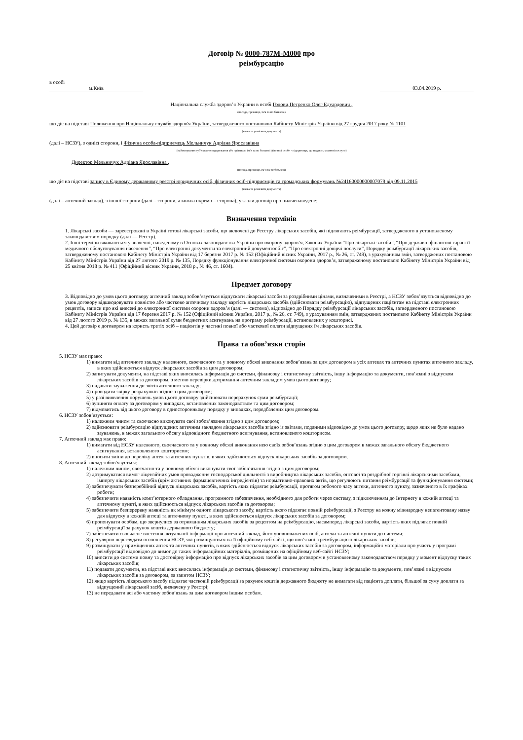Договір № 0000-787M-M000 про
реімбурсацію
в особі
м.Київ 03.04.2019 р.
Національна служба здоров’я України в особі Голови,Петренко Олег Едуардович ,
(посада, прізвище, ім'я та по батькові)
що діє на підставі Положення про Національну службу здоров'я України, затвердженого постановою Кабінету Міністрів України від 27 грудня 2017 року № 1101
(назва та реквізити документа)
(далі – НСЗУ), з однієї сторони, і Фізична особа-підприємець Мельничук Адріана Ярославівна
(найменування суб’єкта господарювання або прізвище, ім’я та по батькові фізичної особи - підприємця, що надають медичні послуги)
Директор Мельничук Адріана Ярославівна ,
(посада, прізвище, ім’я та по батькові)
що діє на підставі запису в Єдиному державному реєстрі юридичних осіб, фізичних осіб-підприємців та громадських формувань №24160000000007079 від 09.11.2015
(назва та реквізити документа)
(далі – аптечний заклад), з іншої сторони (далі – сторони, а кожна окремо – сторона), уклали договір про нижченаведене:
Визначення термінів
1. Лікарські засоби — зареєстровані в Україні готові лікарські засоби, що включені до Реєстру лікарських засобів, які підлягають реімбурсації, затвердженого в установленому законодавством порядку (далі — Реєстр).
2. Інші терміни вживаються у значенні, наведеному в Основах законодавства України про охорону здоров’я, Законах України “Про лікарські засоби”, “Про державні фінансові гарантії медичного обслуговування населення”, “Про електронні документи та електронний документообіг”, “Про електронні довірчі послуги”, Порядку реімбурсації лікарських засобів, затвердженому постановою Кабінету Міністрів України від 17 березня 2017 р. № 152 (Офіційний вісник України, 2017 р., № 26, ст. 749), з урахуванням змін, затверджених постановою Кабінету Міністрів України від 27 лютого 2019 р. № 135, Порядку функціонування електронної системи охорони здоров’я, затвердженому постановою Кабінету Міністрів України від 25 квітня 2018 р. № 411 (Офіційний вісник України, 2018 р., № 46, ст. 1604).
Предмет договору
3. Відповідно до умов цього договору аптечний заклад зобов’язується відпускати лікарські засоби за роздрібними цінами, визначеними в Реєстрі, а НСЗУ зобов’язується відповідно до умов договору відшкодовувати повністю або частково аптечному закладу вартість лікарських засобів (здійснювати реімбурсацію), відпущених пацієнтам на підставі електронних рецептів, записи про які внесені до електронної системи охорони здоров’я (далі — система), відповідно до Порядку реімбурсації лікарських засобів, затвердженого постановою Кабінету Міністрів України від 17 березня 2017 р. № 152 (Офіційний вісник України, 2017 р., № 26, ст. 749), з урахуванням змін, затверджених постановою Кабінету Міністрів України від 27 лютого 2019 р. № 135, в межах загальної суми бюджетних асигнувань на програму реімбурсації, встановлених у кошторисі.
4. Цей договір є договором на користь третіх осіб – пацієнтів у частині повної або часткової оплати відпущених їм лікарських засобів.
Права та обов’язки сторін
5. НСЗУ має право:
1) вимагати від аптечного закладу належного, своєчасного та у повному обсязі виконання зобов’язань за цим договором в усіх аптеках та аптечних пунктах аптечного закладу, в яких здійснюється відпуск лікарських засобів за цим договором;
2) запитувати документи, на підставі яких вносилась інформація до системи, фінансову і статистичну звітність, іншу інформацію та документи, пов’язані з відпуском лікарських засобів за договором, з метою перевірки дотримання аптечним закладом умов цього договору;
3) надавати зауваження до звітів аптечного закладу;
4) проводити звірку розрахунків згідно з цим договором;
5) у разі виявлення порушень умов цього договору здійснювати перерахунок суми реімбурсації;
6) зупиняти оплату за договором у випадках, встановлених законодавством та цим договором;
7) відмовитись від цього договору в односторонньому порядку у випадках, передбачених цим договором.
6. НСЗУ зобов’язується:
1) належним чином та своєчасно виконувати свої зобов’язання згідно з цим договором;
2) здійснювати реімбурсацію відпущених аптечним закладом лікарських засобів згідно із звітами, поданими відповідно до умов цього договору, щодо яких не було надано зауважень, в межах загального обсягу відповідного бюджетного асигнування, встановленого кошторисом.
7. Аптечний заклад має право:
1) вимагати від НСЗУ належного, своєчасного та у повному обсязі виконання нею своїх зобов’язань згідно з цим договором в межах загального обсягу бюджетного асигнування, встановленого кошторисом;
2) вносити зміни до переліку аптек та аптечних пунктів, в яких здійснюється відпуск лікарських засобів за договором.
8. Аптечний заклад зобов’язується:
1) належним чином, своєчасно та у повному обсязі виконувати свої зобов’язання згідно з цим договором;
2) дотримуватися вимог ліцензійних умов провадження господарської діяльності з виробництва лікарських засобів, оптової та роздрібної торгівлі лікарськими засобами, імпорту лікарських засобів (крім активних фармацевтичних інгредієнтів) та нормативно-правових актів, що регулюють питання реімбурсації та функціонування системи;
3) забезпечувати безперебійний відпуск лікарських засобів, вартість яких підлягає реімбурсації, протягом робочого часу аптеки, аптечного пункту, зазначеного в їх графіках роботи;
4) забезпечити наявність комп’ютерного обладнання, програмного забезпечення, необхідного для роботи через систему, з підключенням до Інтернету в кожній аптеці та аптечному пункті, в яких здійснюється відпуск лікарських засобів за договором;
5) забезпечити безперервну наявність як мінімум одного лікарського засобу, вартість якого підлягає повній реімбурсації, з Реєстру на кожну міжнародну непатентовану назву для відпуску в кожній аптеці та аптечному пункті, в яких здійснюється відпуск лікарських засобів за договором;
6) пропонувати особам, що звернулися за отриманням лікарських засобів за рецептом на реімбурсацію, насамперед лікарські засоби, вартість яких підлягає повній реімбурсації за рахунок коштів державного бюджету;
7) забезпечити своєчасне внесення актуальної інформації про аптечний заклад, його уповноважених осіб, аптеки та аптечні пункти до системи;
8) регулярно переглядати оголошення НСЗУ, які розміщуються на її офіційному веб-сайті, що пов’язані з реімбурсацією лікарських засобів;
9) розміщувати у приміщеннях аптек та аптечних пунктів, в яких здійснюється відпуск лікарських засобів за договором, інформаційні матеріали про участь у програмі реімбурсації відповідно до вимог до таких інформаційних матеріалів, розміщених на офіційному веб-сайті НСЗУ;
10) вносити до системи повну та достовірну інформацію про відпуск лікарських засобів за цим договором в установленому законодавством порядку у момент відпуску таких лікарських засобів;
11) подавати документи, на підставі яких вносилась інформація до системи, фінансову і статистичну звітність, іншу інформацію та документи, пов’язані з відпуском лікарських засобів за договором, за запитом НСЗУ;
12) якщо вартість лікарського засобу підлягає частковій реімбурсації за рахунок коштів державного бюджету не вимагати від пацієнта доплати, більшої за суму доплати за відпущений лікарський засіб, визначену у Реєстрі;
13) не передавати всі або частину зобов’язань за цим договором іншим особам.